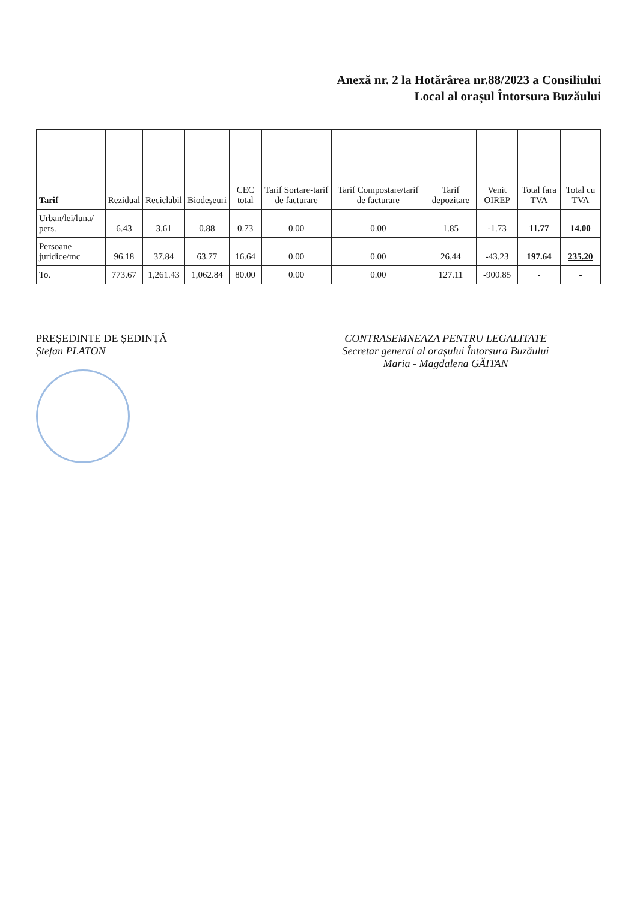Anexă nr. 2 la Hotărârea nr.88/2023 a Consiliului
Local al orașul Întorsura Buzăului
| Tarif | Rezidual | Reciclabil | Biodeșeuri | CEC total | Tarif Sortare-tarif de facturare | Tarif Compostare/tarif de facturare | Tarif depozitare | Venit OIREP | Total fara TVA | Total cu TVA |
| --- | --- | --- | --- | --- | --- | --- | --- | --- | --- | --- |
| Urban/lei/luna/ pers. | 6.43 | 3.61 | 0.88 | 0.73 | 0.00 | 0.00 | 1.85 | -1.73 | 11.77 | 14.00 |
| Persoane juridice/mc | 96.18 | 37.84 | 63.77 | 16.64 | 0.00 | 0.00 | 26.44 | -43.23 | 197.64 | 235.20 |
| To. | 773.67 | 1,261.43 | 1,062.84 | 80.00 | 0.00 | 0.00 | 127.11 | -900.85 | - | - |
PREȘEDINTE DE ȘEDINȚĂ
Ștefan PLATON
CONTRASEMNEAZA PENTRU LEGALITATE
Secretar general al orașului Întorsura Buzăului
Maria - Magdalena GĂITAN